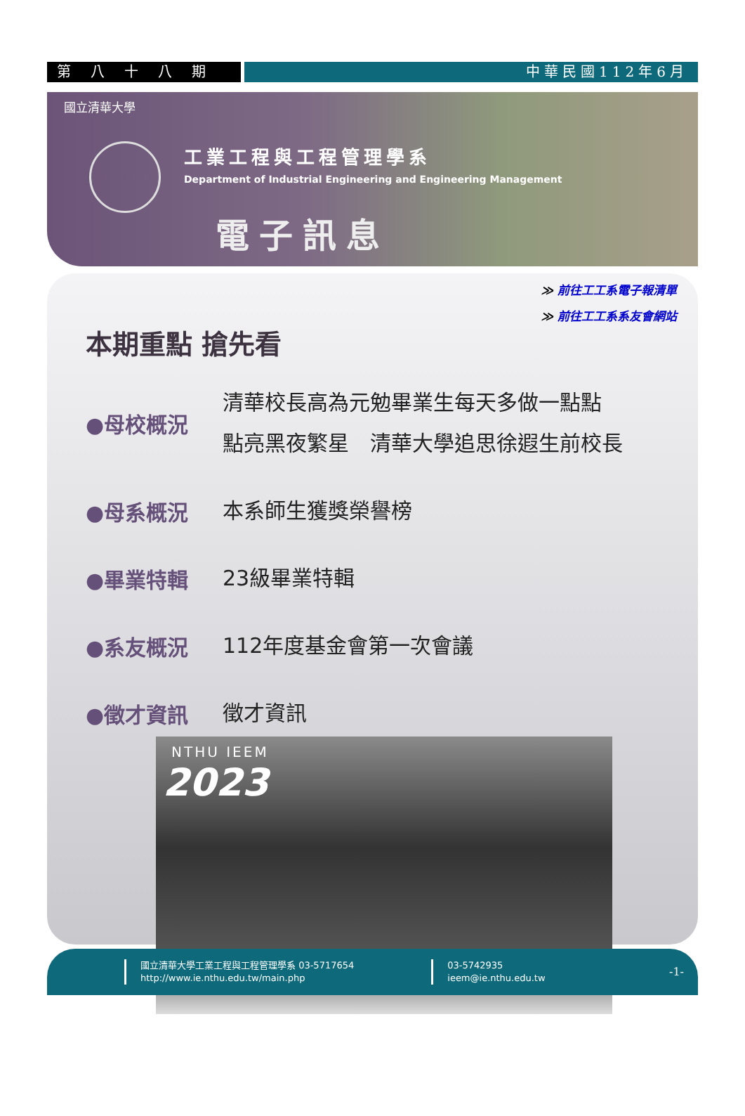第八十八期 中華民國112年6月
國立清華大學
工業工程與工程管理學系
Department of Industrial Engineering and Engineering Management
電子訊息
≫ 前往工工系電子報清單
≫ 前往工工系系友會網站
本期重點 搶先看
●母校概況
清華校長高為元勉畢業生每天多做一點點
點亮黑夜繁星　清華大學追思徐遐生前校長
●母系概況
本系師生獲獎榮譽榜
●畢業特輯
23級畢業特輯
●系友概況
112年度基金會第一次會議
●徵才資訊
徵才資訊
NTHU IEEM
2023
國立清華大學工業工程與工程管理學系 03-5717654
http://www.ie.nthu.edu.tw/main.php
03-5742935
ieem@ie.nthu.edu.tw
-1-